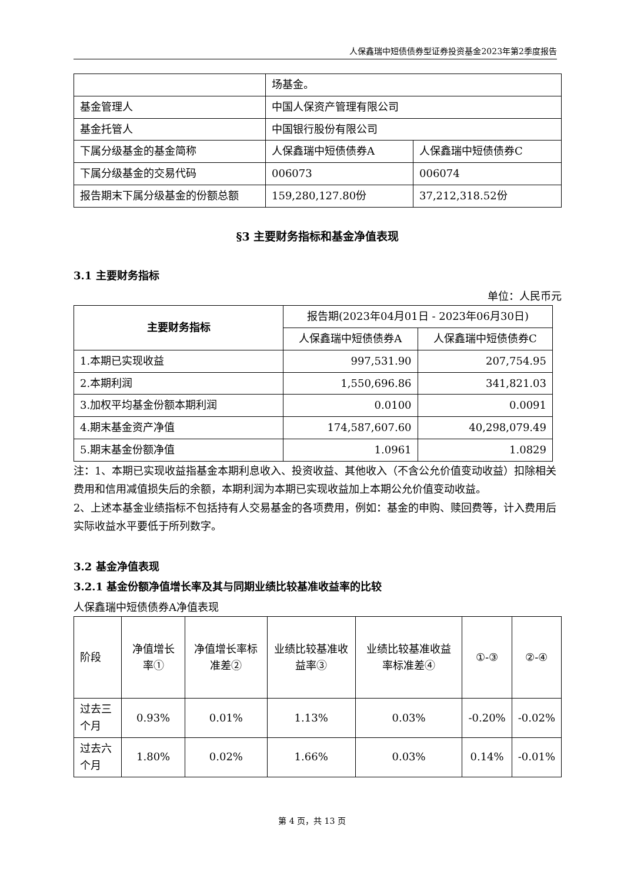人保鑫瑞中短债债券型证券投资基金2023年第2季度报告
| | 场基金。 | |
| 基金管理人 | 中国人保资产管理有限公司 | |
| 基金托管人 | 中国银行股份有限公司 | |
| 下属分级基金的基金简称 | 人保鑫瑞中短债债券A | 人保鑫瑞中短债债券C |
| 下属分级基金的交易代码 | 006073 | 006074 |
| 报告期末下属分级基金的份额总额 | 159,280,127.80份 | 37,212,318.52份 |
§3 主要财务指标和基金净值表现
3.1 主要财务指标
单位：人民币元
| 主要财务指标 | 报告期(2023年04月01日 - 2023年06月30日) | |
| --- | --- | --- |
| | 人保鑫瑞中短债债券A | 人保鑫瑞中短债债券C |
| 1.本期已实现收益 | 997,531.90 | 207,754.95 |
| 2.本期利润 | 1,550,696.86 | 341,821.03 |
| 3.加权平均基金份额本期利润 | 0.0100 | 0.0091 |
| 4.期末基金资产净值 | 174,587,607.60 | 40,298,079.49 |
| 5.期末基金份额净值 | 1.0961 | 1.0829 |
注：1、本期已实现收益指基金本期利息收入、投资收益、其他收入（不含公允价值变动收益）扣除相关费用和信用减值损失后的余额，本期利润为本期已实现收益加上本期公允价值变动收益。
2、上述本基金业绩指标不包括持有人交易基金的各项费用，例如：基金的申购、赎回费等，计入费用后实际收益水平要低于所列数字。
3.2 基金净值表现
3.2.1 基金份额净值增长率及其与同期业绩比较基准收益率的比较
人保鑫瑞中短债债券A净值表现
| 阶段 | 净值增长率① | 净值增长率标准差② | 业绩比较基准收益率③ | 业绩比较基准收益率标准差④ | ①-③ | ②-④ |
| 过去三个月 | 0.93% | 0.01% | 1.13% | 0.03% | -0.20% | -0.02% |
| 过去六个月 | 1.80% | 0.02% | 1.66% | 0.03% | 0.14% | -0.01% |
第 4 页，共 13 页